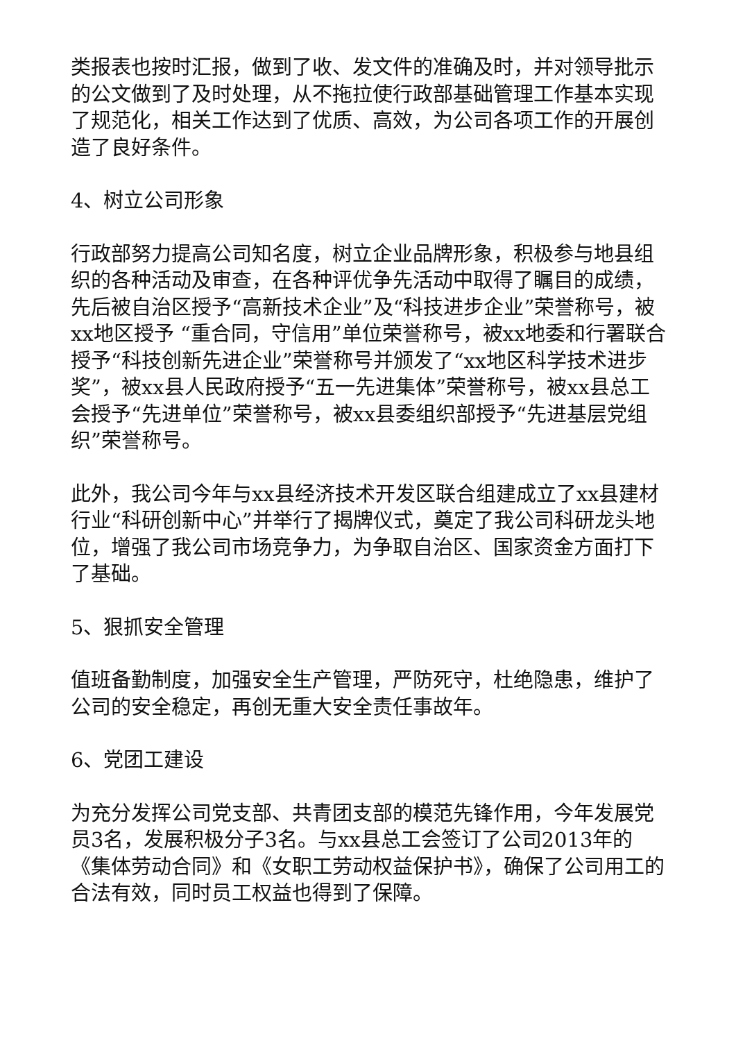类报表也按时汇报，做到了收、发文件的准确及时，并对领导批示的公文做到了及时处理，从不拖拉使行政部基础管理工作基本实现了规范化，相关工作达到了优质、高效，为公司各项工作的开展创造了良好条件。
4、树立公司形象
行政部努力提高公司知名度，树立企业品牌形象，积极参与地县组织的各种活动及审查，在各种评优争先活动中取得了瞩目的成绩，先后被自治区授予“高新技术企业”及“科技进步企业”荣誉称号，被xx地区授予 “重合同，守信用”单位荣誉称号，被xx地委和行署联合授予“科技创新先进企业”荣誉称号并颁发了“xx地区科学技术进步奖”，被xx县人民政府授予“五一先进集体”荣誉称号，被xx县总工会授予“先进单位”荣誉称号，被xx县委组织部授予“先进基层党组织”荣誉称号。
此外，我公司今年与xx县经济技术开发区联合组建成立了xx县建材行业“科研创新中心”并举行了揭牌仪式，奠定了我公司科研龙头地位，增强了我公司市场竞争力，为争取自治区、国家资金方面打下了基础。
5、狠抓安全管理
值班备勤制度，加强安全生产管理，严防死守，杜绝隐患，维护了公司的安全稳定，再创无重大安全责任事故年。
6、党团工建设
为充分发挥公司党支部、共青团支部的模范先锋作用，今年发展党员3名，发展积极分子3名。与xx县总工会签订了公司2013年的《集体劳动合同》和《女职工劳动权益保护书》，确保了公司用工的合法有效，同时员工权益也得到了保障。